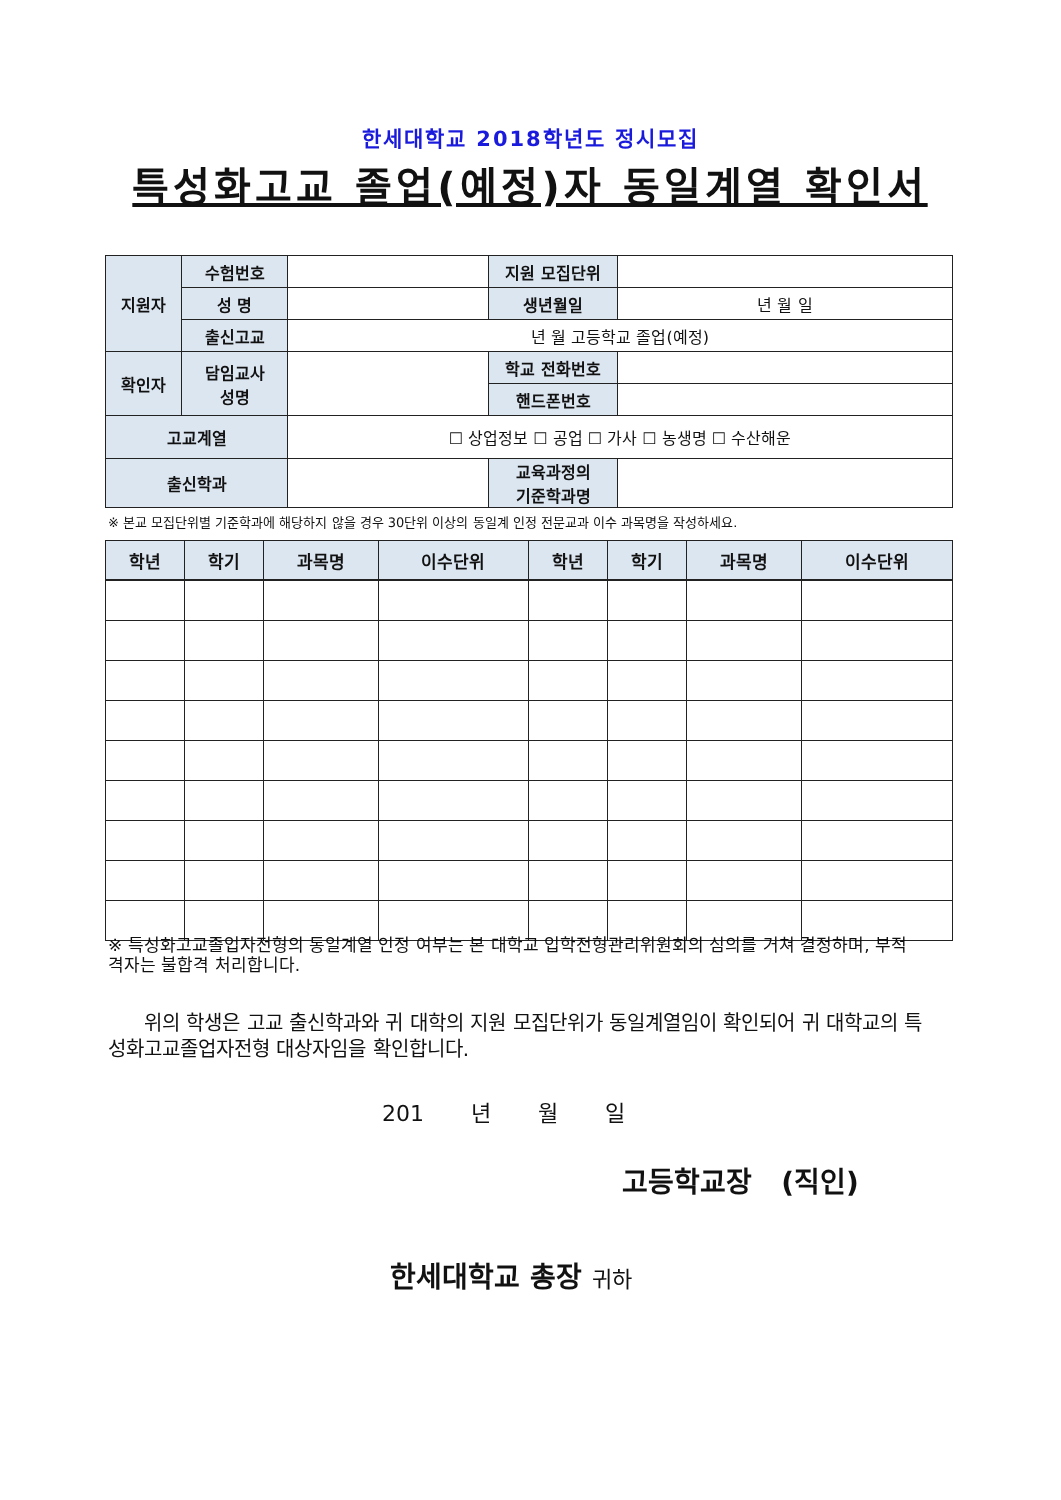한세대학교 2018학년도 정시모집
특성화고교 졸업(예정)자 동일계열 확인서
| 지원자 | 수험번호 | | 지원 모집단위 | |
| | 성 명 | | 생년월일 | 년 월 일 |
| | 출신고교 | 년 월 고등학교 졸업(예정) | | |
| 확인자 | 담임교사 성명 | | 학교 전화번호 | |
| | | | 핸드폰번호 | |
| 고교계열 | | ☐ 상업정보 ☐ 공업 ☐ 가사 ☐ 농생명 ☐ 수산해운 | | |
| 출신학과 | | | 교육과정의 기준학과명 | |
※ 본교 모집단위별 기준학과에 해당하지 않을 경우 30단위 이상의 동일계 인정 전문교과 이수 과목명을 작성하세요.
| 학년 | 학기 | 과목명 | 이수단위 | 학년 | 학기 | 과목명 | 이수단위 |
| --- | --- | --- | --- | --- | --- | --- | --- |
※ 특성화고교졸업자전형의 동일계열 인정 여부는 본 대학교 입학전형관리위원회의 심의를 거쳐 결정하며, 부적격자는 불합격 처리합니다.
위의 학생은 고교 출신학과와 귀 대학의 지원 모집단위가 동일계열임이 확인되어 귀 대학교의 특성화고교졸업자전형 대상자임을 확인합니다.
201 년 월 일
고등학교장 (직인)
한세대학교 총장 귀하